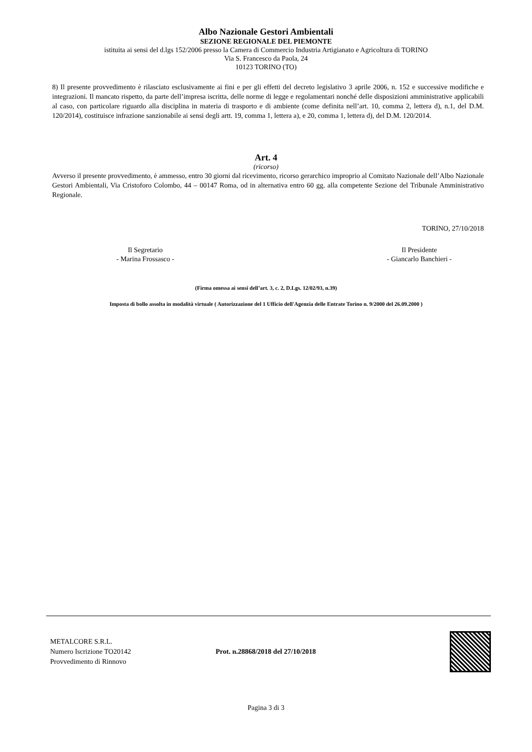Albo Nazionale Gestori Ambientali
SEZIONE REGIONALE DEL PIEMONTE
istituita ai sensi del d.lgs 152/2006 presso la Camera di Commercio Industria Artigianato e Agricoltura di TORINO
Via S. Francesco da Paola, 24
10123 TORINO (TO)
8) Il presente provvedimento è rilasciato esclusivamente ai fini e per gli effetti del decreto legislativo 3 aprile 2006, n. 152 e successive modifiche e integrazioni. Il mancato rispetto, da parte dell’impresa iscritta, delle norme di legge e regolamentari nonché delle disposizioni amministrative applicabili al caso, con particolare riguardo alla disciplina in materia di trasporto e di ambiente (come definita nell’art. 10, comma 2, lettera d), n.1, del D.M. 120/2014), costituisce infrazione sanzionabile ai sensi degli artt. 19, comma 1, lettera a), e 20, comma 1, lettera d), del D.M. 120/2014.
Art. 4
(ricorso)
Avverso il presente provvedimento, è ammesso, entro 30 giorni dal ricevimento, ricorso gerarchico improprio al Comitato Nazionale dell’Albo Nazionale Gestori Ambientali, Via Cristoforo Colombo, 44 – 00147 Roma, od in alternativa entro 60 gg. alla competente Sezione del Tribunale Amministrativo Regionale.
TORINO, 27/10/2018
Il Segretario
- Marina Frossasco -
Il Presidente
- Giancarlo Banchieri -
(Firma omessa ai sensi dell’art. 3, c. 2, D.Lgs. 12/02/93, n.39)
Imposta di bollo assolta in modalità virtuale ( Autorizzazione del 1 Ufficio dell'Agenzia delle Entrate Torino n. 9/2000 del 26.09.2000 )
METALCORE S.R.L.
Numero Iscrizione TO20142
Provvedimento di Rinnovo
Prot. n.28868/2018 del 27/10/2018
Pagina 3 di 3